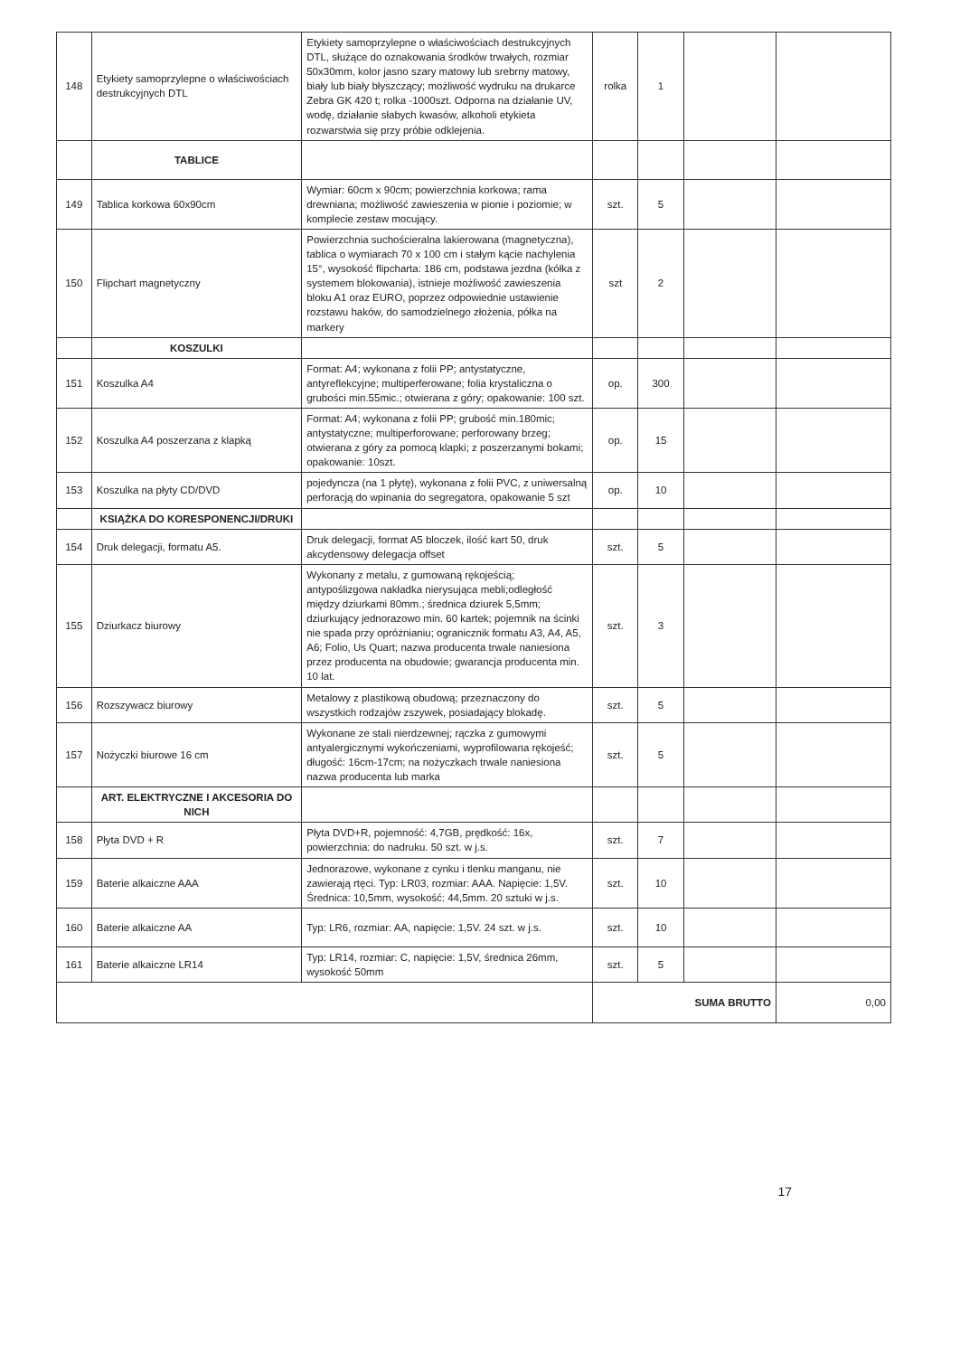| 148 | Etykiety samoprzylepne o właściwościach destrukcyjnych DTL | Etykiety samoprzylepne o właściwościach destrukcyjnych DTL, służące do oznakowania środków trwałych, rozmiar 50x30mm, kolor jasno szary matowy lub srebrny matowy, biały lub biały błyszczący; możliwość wydruku na drukarce Zebra GK 420 t; rolka -1000szt. Odporna na działanie UV, wodę, działanie słabych kwasów, alkoholi etykieta rozwarstwia się przy próbie odklejenia. | rolka | 1 | | |
| | TABLICE | | | | | |
| 149 | Tablica korkowa 60x90cm | Wymiar: 60cm x 90cm; powierzchnia korkowa; rama drewniana; możliwość zawieszenia w pionie i poziomie; w komplecie zestaw mocujący. | szt. | 5 | | |
| 150 | Flipchart magnetyczny | Powierzchnia suchościeralna lakierowana (magnetyczna), tablica o wymiarach 70 x 100 cm i stałym kącie nachylenia 15°, wysokość flipcharta: 186 cm, podstawa jezdna (kółka z systemem blokowania), istnieje możliwość zawieszenia bloku A1 oraz EURO, poprzez odpowiednie ustawienie rozstawu haków, do samodzielnego złożenia, półka na markery | szt | 2 | | |
| | KOSZULKI | | | | | |
| 151 | Koszulka A4 | Format: A4; wykonana z folii PP; antystatyczne, antyreflekcyjne; multiperferowane; folia krystaliczna o grubości min.55mic.; otwierana z góry; opakowanie: 100 szt. | op. | 300 | | |
| 152 | Koszulka A4 poszerzana z klapką | Format: A4; wykonana z folii PP; grubość min.180mic; antystatyczne; multiperforowane; perforowany brzeg; otwierana z góry za pomocą klapki; z poszerzanymi bokami; opakowanie: 10szt. | op. | 15 | | |
| 153 | Koszulka na płyty CD/DVD | pojedyncza (na 1 płytę), wykonana z folii PVC, z uniwersalną perforacją do wpinania do segregatora, opakowanie 5 szt | op. | 10 | | |
| | KSIĄŻKA DO KORESPONENCJI/DRUKI | | | | | |
| 154 | Druk delegacji, formatu A5. | Druk delegacji, format A5 bloczek, ilość kart 50, druk akcydensowy delegacja offset | szt. | 5 | | |
| 155 | Dziurkacz biurowy | Wykonany z metalu, z gumowaną rękojeścią; antypoślizgowa nakładka nierysująca mebli;odległość między dziurkami 80mm.; średnica dziurek 5,5mm; dziurkujący jednorazowo min. 60 kartek; pojemnik na ścinki nie spada przy opróżnianiu; ogranicznik formatu A3, A4, A5, A6; Folio, Us Quart; nazwa producenta trwale naniesiona przez producenta na obudowie; gwarancja producenta min. 10 lat. | szt. | 3 | | |
| 156 | Rozszywacz biurowy | Metalowy z plastikową obudową; przeznaczony do wszystkich rodzajów zszywek, posiadający blokadę. | szt. | 5 | | |
| 157 | Nożyczki biurowe 16 cm | Wykonane ze stali nierdzewnej; rączka z gumowymi antyalergicznymi wykończeniami, wyprofilowana rękojeść; długość: 16cm-17cm; na nożyczkach trwale naniesiona nazwa producenta lub marka | szt. | 5 | | |
| | ART. ELEKTRYCZNE I AKCESORIA DO NICH | | | | | |
| 158 | Płyta DVD + R | Płyta DVD+R, pojemność: 4,7GB, prędkość: 16x, powierzchnia: do nadruku. 50 szt. w j.s. | szt. | 7 | | |
| 159 | Baterie alkaiczne AAA | Jednorazowe, wykonane z cynku i tlenku manganu, nie zawierają rtęci. Typ: LR03, rozmiar: AAA. Napięcie: 1,5V. Średnica: 10,5mm, wysokość: 44,5mm. 20 sztuki w j.s. | szt. | 10 | | |
| 160 | Baterie alkaiczne AA | Typ: LR6, rozmiar: AA, napięcie: 1,5V. 24 szt. w j.s. | szt. | 10 | | |
| 161 | Baterie alkaiczne LR14 | Typ: LR14, rozmiar: C, napięcie: 1,5V, średnica 26mm, wysokość 50mm | szt. | 5 | | |
| | | | SUMA BRUTTO | | | 0,00 |
17